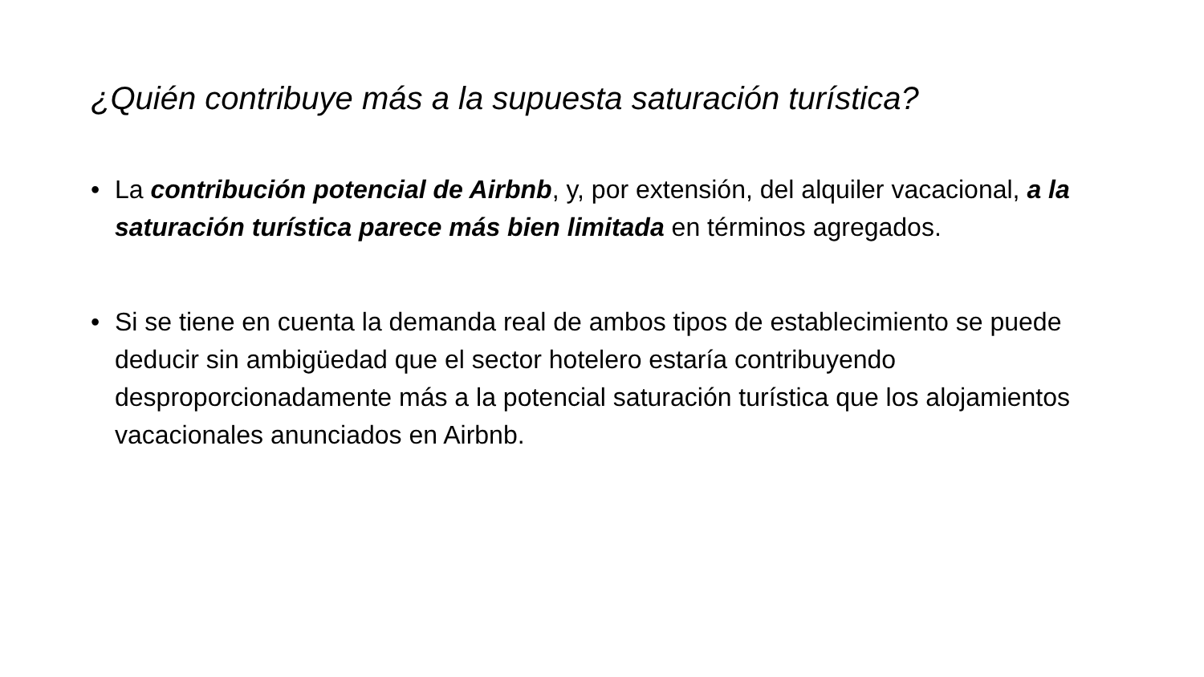¿Quién contribuye más a la supuesta saturación turística?
• La contribución potencial de Airbnb, y, por extensión, del alquiler vacacional, a la saturación turística parece más bien limitada en términos agregados.
• Si se tiene en cuenta la demanda real de ambos tipos de establecimiento se puede deducir sin ambigüedad que el sector hotelero estaría contribuyendo desproporcionadamente más a la potencial saturación turística que los alojamientos vacacionales anunciados en Airbnb.